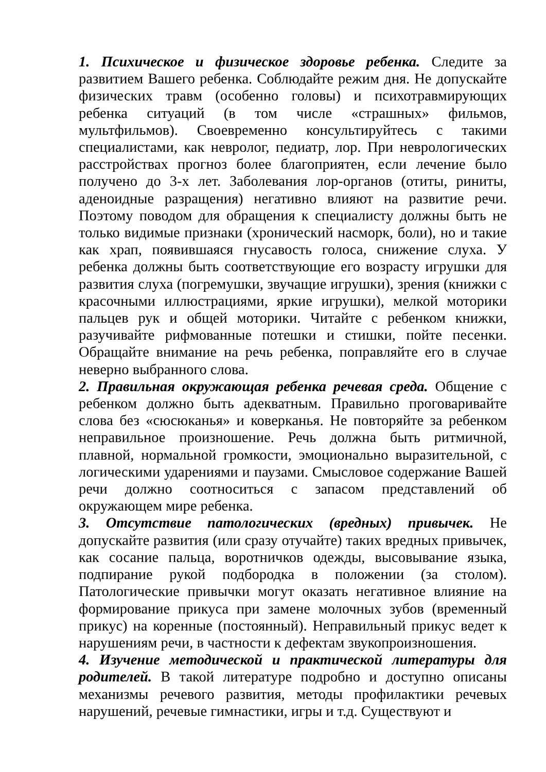1. Психическое и физическое здоровье ребенка. Следите за развитием Вашего ребенка. Соблюдайте режим дня. Не допускайте физических травм (особенно головы) и психотравмирующих ребенка ситуаций (в том числе «страшных» фильмов, мультфильмов). Своевременно консультируйтесь с такими специалистами, как невролог, педиатр, лор. При неврологических расстройствах прогноз более благоприятен, если лечение было получено до 3-х лет. Заболевания лор-органов (отиты, риниты, аденоидные разращения) негативно влияют на развитие речи. Поэтому поводом для обращения к специалисту должны быть не только видимые признаки (хронический насморк, боли), но и такие как храп, появившаяся гнусавость голоса, снижение слуха. У ребенка должны быть соответствующие его возрасту игрушки для развития слуха (погремушки, звучащие игрушки), зрения (книжки с красочными иллюстрациями, яркие игрушки), мелкой моторики пальцев рук и общей моторики. Читайте с ребенком книжки, разучивайте рифмованные потешки и стишки, пойте песенки. Обращайте внимание на речь ребенка, поправляйте его в случае неверно выбранного слова.
2. Правильная окружающая ребенка речевая среда. Общение с ребенком должно быть адекватным. Правильно проговаривайте слова без «сюсюканья» и коверканья. Не повторяйте за ребенком неправильное произношение. Речь должна быть ритмичной, плавной, нормальной громкости, эмоционально выразительной, с логическими ударениями и паузами. Смысловое содержание Вашей речи должно соотноситься с запасом представлений об окружающем мире ребенка.
3. Отсутствие патологических (вредных) привычек. Не допускайте развития (или сразу отучайте) таких вредных привычек, как сосание пальца, воротничков одежды, высовывание языка, подпирание рукой подбородка в положении (за столом). Патологические привычки могут оказать негативное влияние на формирование прикуса при замене молочных зубов (временный прикус) на коренные (постоянный). Неправильный прикус ведет к нарушениям речи, в частности к дефектам звукопроизношения.
4. Изучение методической и практической литературы для родителей. В такой литературе подробно и доступно описаны механизмы речевого развития, методы профилактики речевых нарушений, речевые гимнастики, игры и т.д. Существуют и